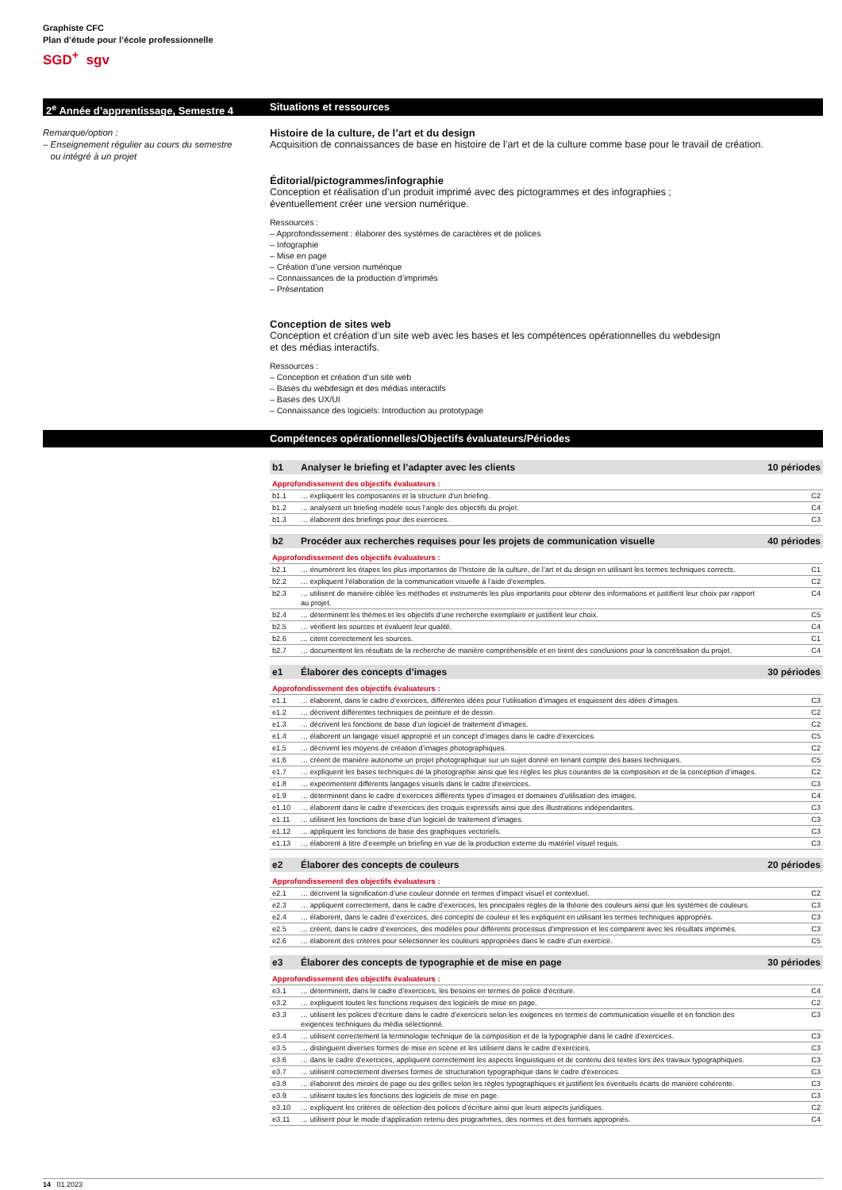Graphiste CFC
Plan d’étude pour l’école professionnelle
SGD<sup>+</sup> sgv
2<sup>e</sup> Année d’apprentissage, Semestre 4 Situations et ressources
Remarque/option :
– Enseignement régulier au cours du semestre
ou intégré à un projet
Histoire de la culture, de l’art et du design
Acquisition de connaissances de base en histoire de l’art et de la culture comme base pour le travail de création.
Éditorial/pictogrammes/infographie
Conception et réalisation d’un produit imprimé avec des pictogrammes et des infographies ;
éventuellement créer une version numérique.
Ressources :
– Approfondissement : élaborer des systèmes de caractères et de polices
– Infographie
– Mise en page
– Création d’une version numérique
– Connaissances de la production d’imprimés
– Présentation
Conception de sites web
Conception et création d’un site web avec les bases et les compétences opérationnelles du webdesign
et des médias interactifs.
Ressources :
– Conception et création d’un site web
– Bases du webdesign et des médias interactifs
– Bases des UX/UI
– Connaissance des logiciels: Introduction au prototypage
Compétences opérationnelles/Objectifs évaluateurs/Périodes
| b1 | Analyser le briefing et l’adapter avec les clients | 10 périodes |
| Approfondissement des objectifs évaluateurs : | | |
| b1.1 | … expliquent les composantes et la structure d’un briefing. | C2 |
| b1.2 | … analysent un briefing modèle sous l’angle des objectifs du projet. | C4 |
| b1.3 | … élaborent des briefings pour des exercices. | C3 |
| b2 | Procéder aux recherches requises pour les projets de communication visuelle | 40 périodes |
| Approfondissement des objectifs évaluateurs : | | |
| b2.1 | … énumèrent les étapes les plus importantes de l’histoire de la culture, de l’art et du design en utilisant les termes techniques corrects. | C1 |
| b2.2 | … expliquent l’élaboration de la communication visuelle à l’aide d’exemples. | C2 |
| b2.3 | … utilisent de manière ciblée les méthodes et instruments les plus importants pour obtenir des informations et justifient leur choix par rapport au projet. | C4 |
| b2.4 | … déterminent les thèmes et les objectifs d’une recherche exemplaire et justifient leur choix. | C5 |
| b2.5 | … vérifient les sources et évaluent leur qualité. | C4 |
| b2.6 | … citent correctement les sources. | C1 |
| b2.7 | … documentent les résultats de la recherche de manière compréhensible et en tirent des conclusions pour la concrétisation du projet. | C4 |
| e1 | Élaborer des concepts d’images | 30 périodes |
| Approfondissement des objectifs évaluateurs : | | |
| e1.1 | … élaborent, dans le cadre d’exercices, différentes idées pour l’utilisation d’images et esquissent des idées d’images. | C3 |
| e1.2 | … décrivent différentes techniques de peinture et de dessin. | C2 |
| e1.3 | … décrivent les fonctions de base d’un logiciel de traitement d’images. | C2 |
| e1.4 | … élaborent un langage visuel approprié et un concept d’images dans le cadre d’exercices. | C5 |
| e1.5 | … décrivent les moyens de création d’images photographiques. | C2 |
| e1.6 | … créent de manière autonome un projet photographique sur un sujet donné en tenant compte des bases techniques. | C5 |
| e1.7 | … expliquent les bases techniques de la photographie ainsi que les règles les plus courantes de la composition et de la conception d’images. | C2 |
| e1.8 | … expérimentent différents langages visuels dans le cadre d’exercices. | C3 |
| e1.9 | … déterminent dans le cadre d’exercices différents types d’images et domaines d’utilisation des images. | C4 |
| e1.10 | … élaborent dans le cadre d’exercices des croquis expressifs ainsi que des illustrations indépendantes. | C3 |
| e1.11 | … utilisent les fonctions de base d’un logiciel de traitement d’images. | C3 |
| e1.12 | … appliquent les fonctions de base des graphiques vectoriels. | C3 |
| e1.13 | … élaborent à titre d’exemple un briefing en vue de la production externe du matériel visuel requis. | C3 |
| e2 | Élaborer des concepts de couleurs | 20 périodes |
| Approfondissement des objectifs évaluateurs : | | |
| e2.1 | … décrivent la signification d’une couleur donnée en termes d’impact visuel et contextuel. | C2 |
| e2.3 | … appliquent correctement, dans le cadre d’exercices, les principales règles de la théorie des couleurs ainsi que les systèmes de couleurs. | C3 |
| e2.4 | … élaborent, dans le cadre d’exercices, des concepts de couleur et les expliquent en utilisant les termes techniques appropriés. | C3 |
| e2.5 | … créent, dans le cadre d’exercices, des modèles pour différents processus d’impression et les comparent avec les résultats imprimés. | C3 |
| e2.6 | … élaborent des critères pour sélectionner les couleurs appropriées dans le cadre d’un exercice. | C5 |
| e3 | Élaborer des concepts de typographie et de mise en page | 30 périodes |
| Approfondissement des objectifs évaluateurs : | | |
| e3.1 | … déterminent, dans le cadre d’exercices, les besoins en termes de police d’écriture. | C4 |
| e3.2 | … expliquent toutes les fonctions requises des logiciels de mise en page. | C2 |
| e3.3 | … utilisent les polices d’écriture dans le cadre d’exercices selon les exigences en termes de communication visuelle et en fonction des exigences techniques du média sélectionné. | C3 |
| e3.4 | … utilisent correctement la terminologie technique de la composition et de la typographie dans le cadre d’exercices. | C3 |
| e3.5 | … distinguent diverses formes de mise en scène et les utilisent dans le cadre d’exercices. | C3 |
| e3.6 | … dans le cadre d’exercices, appliquent correctement les aspects linguistiques et de contenu des textes lors des travaux typographiques. | C3 |
| e3.7 | … utilisent correctement diverses formes de structuration typographique dans le cadre d’exercices. | C3 |
| e3.8 | … élaborent des miroirs de page ou des grilles selon les règles typographiques et justifient les éventuels écarts de manière cohérente. | C3 |
| e3.9 | … utilisent toutes les fonctions des logiciels de mise en page. | C3 |
| e3.10 | … expliquent les critères de sélection des polices d’écriture ainsi que leurs aspects juridiques. | C2 |
| e3.11 | … utilisent pour le mode d’application retenu des programmes, des normes et des formats appropriés. | C4 |
14 01.2023